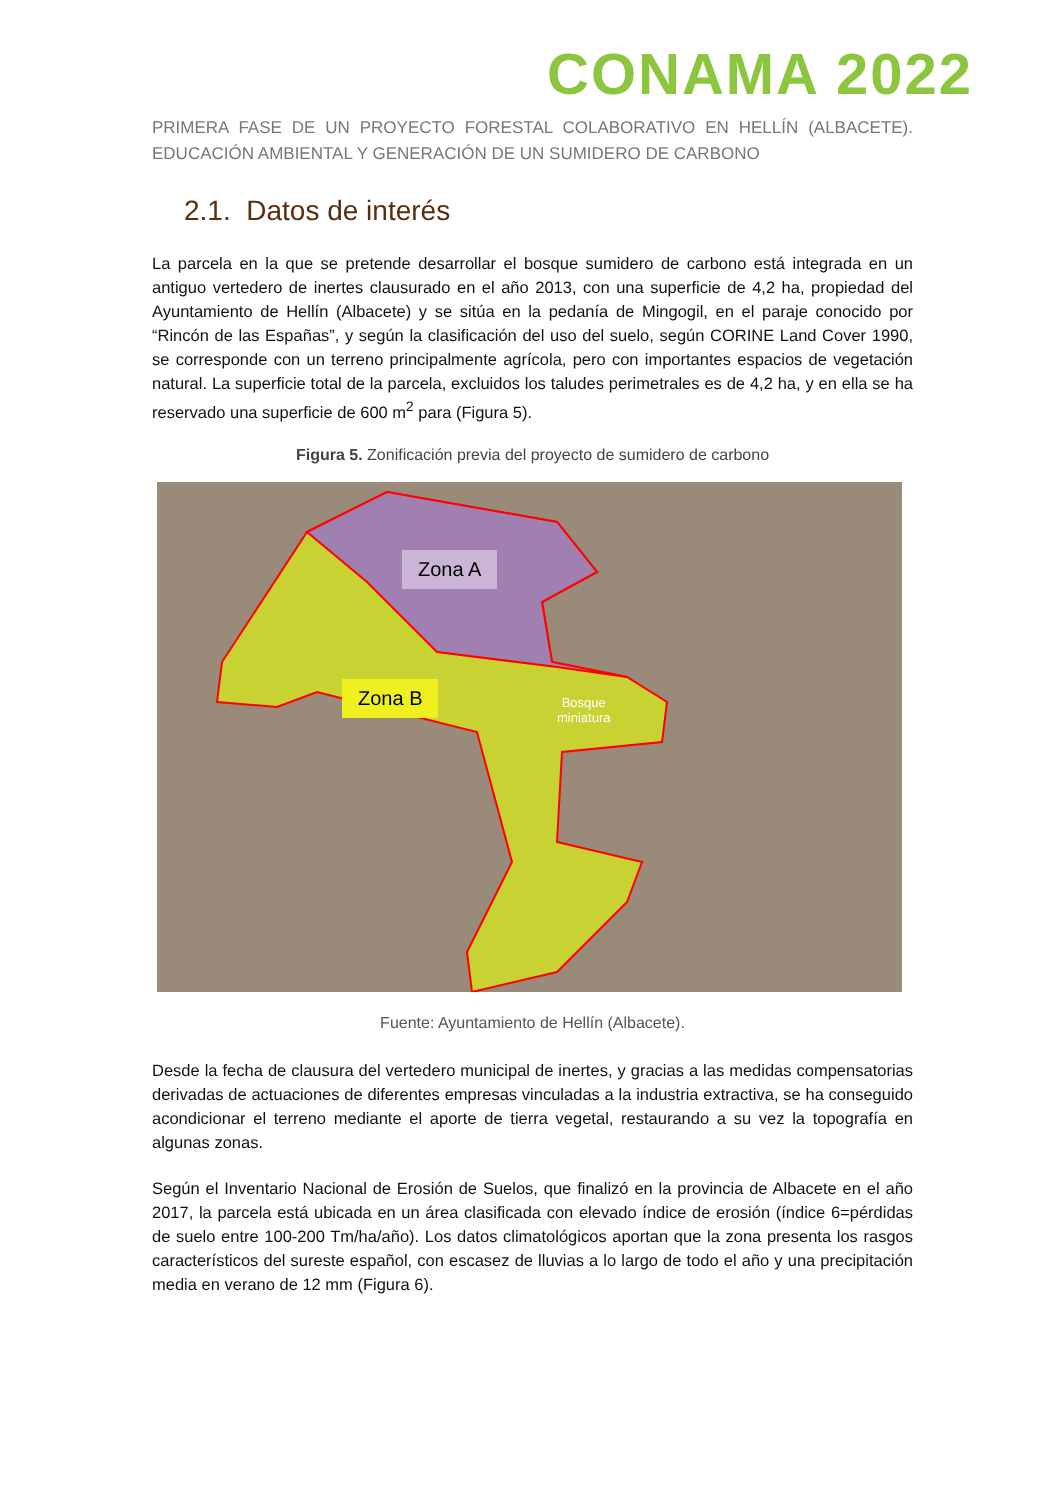CONAMA 2022
PRIMERA FASE DE UN PROYECTO FORESTAL COLABORATIVO EN HELLÍN (ALBACETE). EDUCACIÓN AMBIENTAL Y GENERACIÓN DE UN SUMIDERO DE CARBONO
2.1. Datos de interés
La parcela en la que se pretende desarrollar el bosque sumidero de carbono está integrada en un antiguo vertedero de inertes clausurado en el año 2013, con una superficie de 4,2 ha, propiedad del Ayuntamiento de Hellín (Albacete) y se sitúa en la pedanía de Mingogil, en el paraje conocido por “Rincón de las Españas”, y según la clasificación del uso del suelo, según CORINE Land Cover 1990, se corresponde con un terreno principalmente agrícola, pero con importantes espacios de vegetación natural. La superficie total de la parcela, excluidos los taludes perimetrales es de 4,2 ha, y en ella se ha reservado una superficie de 600 m<sup>2</sup> para (Figura 5).
Figura 5. Zonificación previa del proyecto de sumidero de carbono
Zona A
Zona B
Bosque
miniatura
Fuente: Ayuntamiento de Hellín (Albacete).
Desde la fecha de clausura del vertedero municipal de inertes, y gracias a las medidas compensatorias derivadas de actuaciones de diferentes empresas vinculadas a la industria extractiva, se ha conseguido acondicionar el terreno mediante el aporte de tierra vegetal, restaurando a su vez la topografía en algunas zonas.
Según el Inventario Nacional de Erosión de Suelos, que finalizó en la provincia de Albacete en el año 2017, la parcela está ubicada en un área clasificada con elevado índice de erosión (índice 6=pérdidas de suelo entre 100-200 Tm/ha/año). Los datos climatológicos aportan que la zona presenta los rasgos característicos del sureste español, con escasez de lluvias a lo largo de todo el año y una precipitación media en verano de 12 mm (Figura 6).